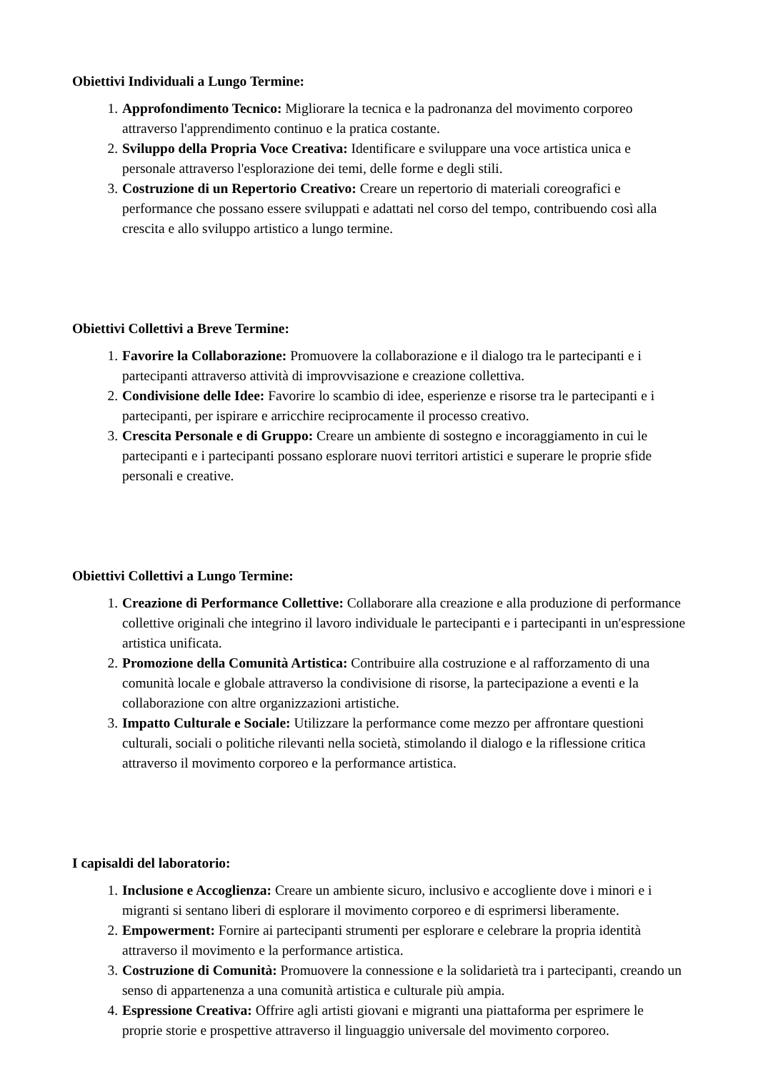Obiettivi Individuali a Lungo Termine:
1. Approfondimento Tecnico: Migliorare la tecnica e la padronanza del movimento corporeo attraverso l'apprendimento continuo e la pratica costante.
2. Sviluppo della Propria Voce Creativa: Identificare e sviluppare una voce artistica unica e personale attraverso l'esplorazione dei temi, delle forme e degli stili.
3. Costruzione di un Repertorio Creativo: Creare un repertorio di materiali coreografici e performance che possano essere sviluppati e adattati nel corso del tempo, contribuendo così alla crescita e allo sviluppo artistico a lungo termine.
Obiettivi Collettivi a Breve Termine:
1. Favorire la Collaborazione: Promuovere la collaborazione e il dialogo tra le partecipanti e i partecipanti attraverso attività di improvvisazione e creazione collettiva.
2. Condivisione delle Idee: Favorire lo scambio di idee, esperienze e risorse tra le partecipanti e i partecipanti, per ispirare e arricchire reciprocamente il processo creativo.
3. Crescita Personale e di Gruppo: Creare un ambiente di sostegno e incoraggiamento in cui le partecipanti e i partecipanti possano esplorare nuovi territori artistici e superare le proprie sfide personali e creative.
Obiettivi Collettivi a Lungo Termine:
1. Creazione di Performance Collettive: Collaborare alla creazione e alla produzione di performance collettive originali che integrino il lavoro individuale le partecipanti e i partecipanti in un'espressione artistica unificata.
2. Promozione della Comunità Artistica: Contribuire alla costruzione e al rafforzamento di una comunità locale e globale attraverso la condivisione di risorse, la partecipazione a eventi e la collaborazione con altre organizzazioni artistiche.
3. Impatto Culturale e Sociale: Utilizzare la performance come mezzo per affrontare questioni culturali, sociali o politiche rilevanti nella società, stimolando il dialogo e la riflessione critica attraverso il movimento corporeo e la performance artistica.
I capisaldi del laboratorio:
1. Inclusione e Accoglienza: Creare un ambiente sicuro, inclusivo e accogliente dove i minori e i migranti si sentano liberi di esplorare il movimento corporeo e di esprimersi liberamente.
2. Empowerment: Fornire ai partecipanti strumenti per esplorare e celebrare la propria identità attraverso il movimento e la performance artistica.
3. Costruzione di Comunità: Promuovere la connessione e la solidarietà tra i partecipanti, creando un senso di appartenenza a una comunità artistica e culturale più ampia.
4. Espressione Creativa: Offrire agli artisti giovani e migranti una piattaforma per esprimere le proprie storie e prospettive attraverso il linguaggio universale del movimento corporeo.